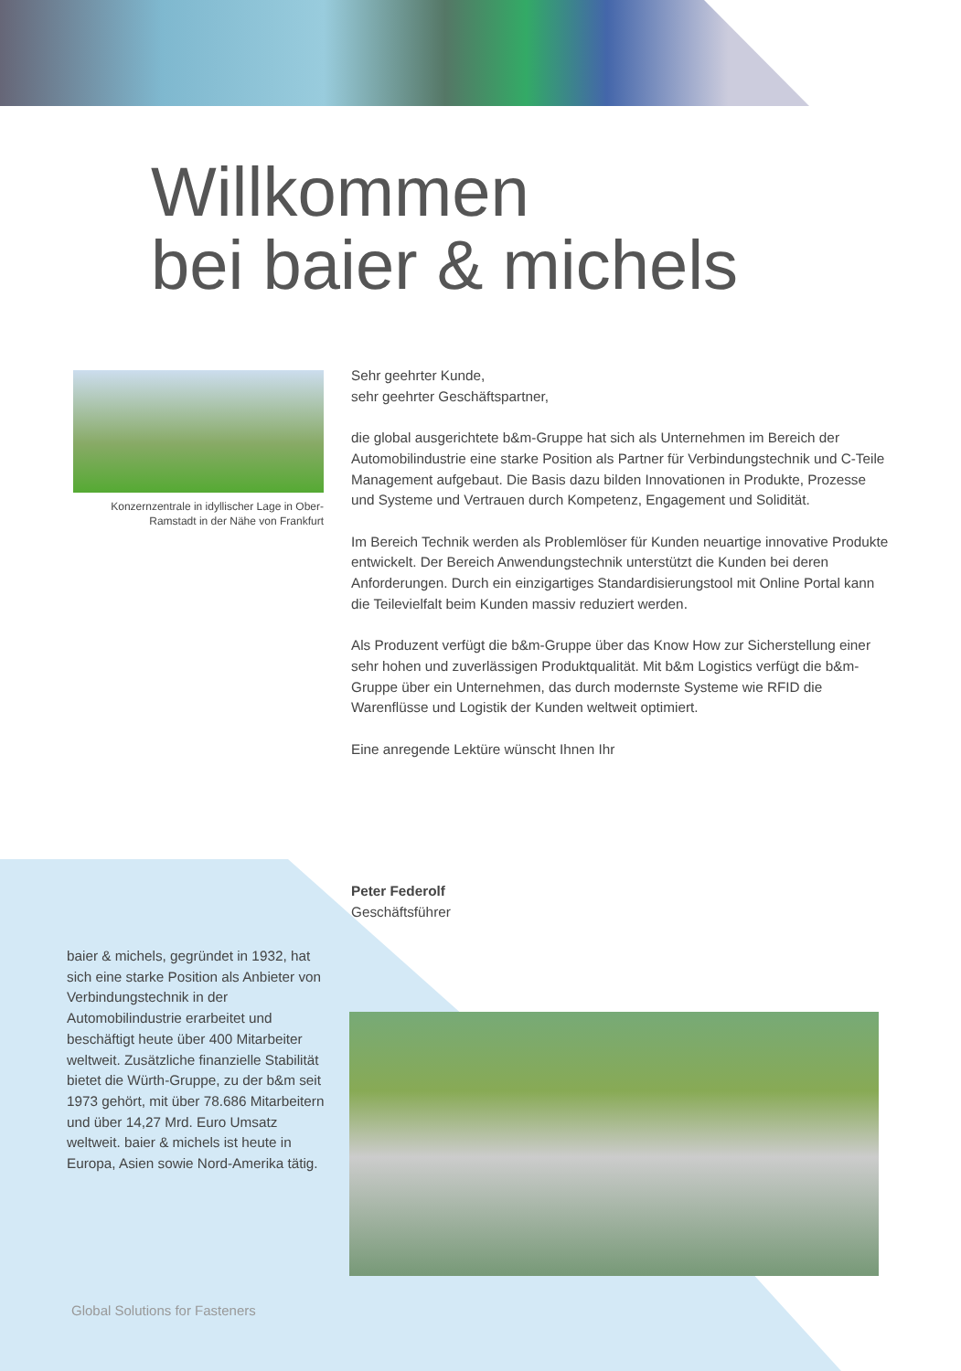Willkommen
bei baier & michels
Konzernzentrale in idyllischer Lage in Ober-Ramstadt in der Nähe von Frankfurt
Sehr geehrter Kunde,
sehr geehrter Geschäftspartner,
die global ausgerichtete b&m-Gruppe hat sich als Unternehmen im Bereich der Automobilindustrie eine starke Position als Partner für Verbindungstechnik und C-Teile Management aufgebaut. Die Basis dazu bilden Innovationen in Produkte, Prozesse und Systeme und Vertrauen durch Kompetenz, Engagement und Solidität.
Im Bereich Technik werden als Problemlöser für Kunden neuartige innovative Produkte entwickelt. Der Bereich Anwendungstechnik unterstützt die Kunden bei deren Anforderungen. Durch ein einzigartiges Standardisierungstool mit Online Portal kann die Teilevielfalt beim Kunden massiv reduziert werden.
Als Produzent verfügt die b&m-Gruppe über das Know How zur Sicherstellung einer sehr hohen und zuverlässigen Produktqualität. Mit b&m Logistics verfügt die b&m-Gruppe über ein Unternehmen, das durch modernste Systeme wie RFID die Warenflüsse und Logistik der Kunden weltweit optimiert.
Eine anregende Lektüre wünscht Ihnen Ihr
Peter Federolf
Geschäftsführer
baier & michels, gegründet in 1932, hat sich eine starke Position als Anbieter von Verbindungstechnik in der Automobilindustrie erarbeitet und beschäftigt heute über 400 Mitarbeiter weltweit. Zusätzliche finanzielle Stabilität bietet die Würth-Gruppe, zu der b&m seit 1973 gehört, mit über 78.686 Mitarbeitern und über 14,27 Mrd. Euro Umsatz weltweit. baier & michels ist heute in Europa, Asien sowie Nord-Amerika tätig.
Global Solutions for Fasteners